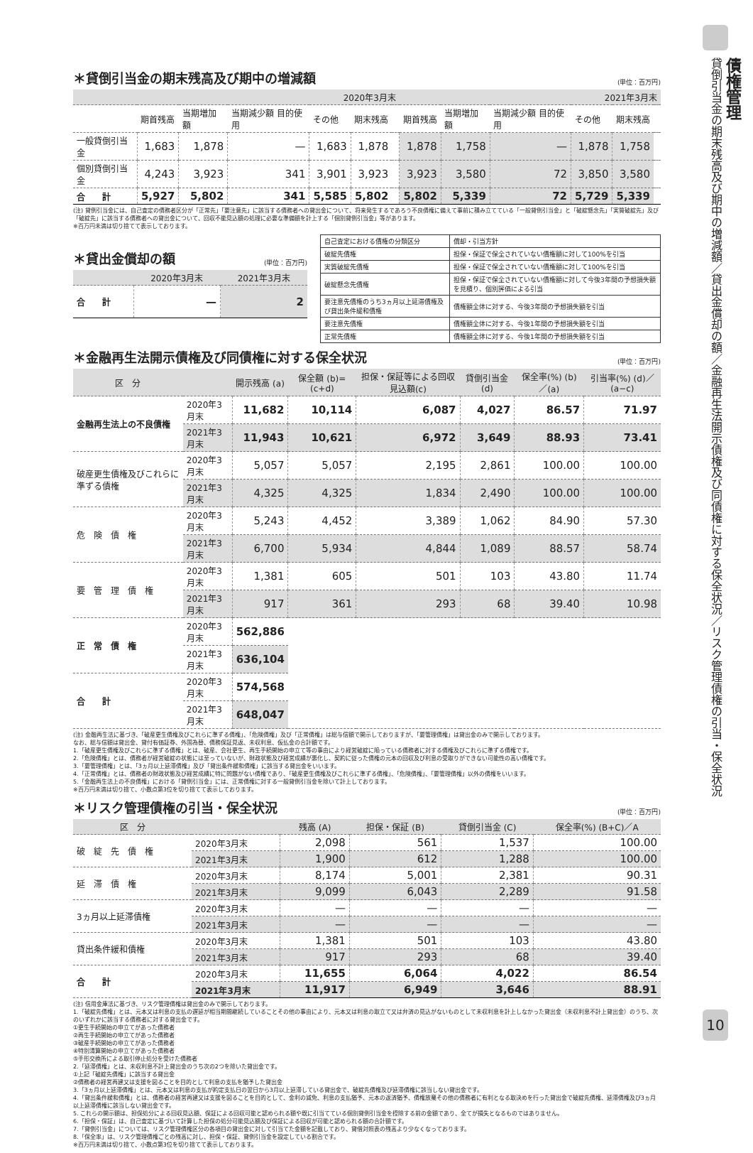＊貸倒引当金の期末残高及び期中の増減額 (単位：百万円)
| | 2020年3月末 | | | | | | 2021年3月末 | | | | | |
| --- | --- | --- | --- | --- | --- | --- | --- | --- | --- | --- | --- | --- |
| | 期首残高 | 当期増加額 | 当期減少額 目的使用 | その他 | 期末残高 | | 期首残高 | 当期増加額 | 当期減少額 目的使用 | その他 | 期末残高 | |
| 一般貸倒引当金 | 1,683 | 1,878 | — | 1,683 | 1,878 | | 1,878 | 1,758 | — | 1,878 | 1,758 | |
| 個別貸倒引当金 | 4,243 | 3,923 | 341 | 3,901 | 3,923 | | 3,923 | 3,580 | 72 | 3,850 | 3,580 | |
| 合 計 | 5,927 | 5,802 | 341 | 5,585 | 5,802 | | 5,802 | 5,339 | 72 | 5,729 | 5,339 | |
(注) 貸倒引当金には、自己査定の債務者区分が「正常先」「要注意先」に該当する債務者への貸出金について、将来発生するであろう不良債権に備えて事前に積み立てている「一般貸倒引当金」と「破綻懸念先」「実質破綻先」及び「破綻先」に該当する債務者への貸出金について、回収不能見込額の処理に必要な準備額を計上する「個別貸倒引当金」等があります。
※百万円未満は切り捨てて表示しております。
＊貸出金償却の額 (単位：百万円)
| | 2020年3月末 | 2021年3月末 |
| --- | --- | --- |
| 合 計 | — | 2 |
| 自己査定における債権の分類区分 | 償却・引当方針 |
| 破綻先債権 | 担保・保証で保全されていない債権額に対して100%を引当 |
| 実質破綻先債権 | 担保・保証で保全されていない債権額に対して100%を引当 |
| 破綻懸念先債権 | 担保・保証で保全されていない債権額に対して今後3年間の予想損失額を見積り、個別評価による引当 |
| 要注意先債権のうち3ヵ月以上延滞債権及び貸出条件緩和債権 | 債権額全体に対する、今後3年間の予想損失額を引当 |
| 要注意先債権 | 債権額全体に対する、今後1年間の予想損失額を引当 |
| 正常先債権 | 債権額全体に対する、今後1年間の予想損失額を引当 |
＊金融再生法開示債権及び同債権に対する保全状況 (単位：百万円)
| 区 分 | | 開示残高 (a) | 保全額 (b)=(c+d) | 担保・保証等による回収見込額(c) | 貸倒引当金(d) | 保全率(%) (b)／(a) | 引当率(%) (d)／(a−c) |
| --- | --- | --- | --- | --- | --- | --- | --- |
| 金融再生法上の不良債権 | 2020年3月末 | 11,682 | 10,114 | 6,087 | 4,027 | 86.57 | 71.97 |
| | 2021年3月末 | 11,943 | 10,621 | 6,972 | 3,649 | 88.93 | 73.41 |
| 破産更生債権及びこれらに準ずる債権 | 2020年3月末 | 5,057 | 5,057 | 2,195 | 2,861 | 100.00 | 100.00 |
| | 2021年3月末 | 4,325 | 4,325 | 1,834 | 2,490 | 100.00 | 100.00 |
| 危 険 債 権 | 2020年3月末 | 5,243 | 4,452 | 3,389 | 1,062 | 84.90 | 57.30 |
| | 2021年3月末 | 6,700 | 5,934 | 4,844 | 1,089 | 88.57 | 58.74 |
| 要 管 理 債 権 | 2020年3月末 | 1,381 | 605 | 501 | 103 | 43.80 | 11.74 |
| | 2021年3月末 | 917 | 361 | 293 | 68 | 39.40 | 10.98 |
| 正 常 債 権 | 2020年3月末 | 562,886 | | | | | |
| | 2021年3月末 | 636,104 | | | | | |
| 合 計 | 2020年3月末 | 574,568 | | | | | |
| | 2021年3月末 | 648,047 | | | | | |
(注) 金融再生法に基づき、「破産更生債権及びこれらに準ずる債権」、「危険債権」及び「正常債権」は総与信額で開示しておりますが、「要管理債権」は貸出金のみで開示しております。
なお、総与信額は貸出金、貸付有価証券、外国為替、債務保証見返、未収利息、仮払金の合計額です。
1.「破産更生債権及びこれらに準ずる債権」とは、破産、会社更生、再生手続開始の申立て等の事由により経営破綻に陥っている債務者に対する債権及びこれらに準ずる債権です。
2.「危険債権」とは、債務者が経営破綻の状態には至っていないが、財政状態及び経営成績が悪化し、契約に従った債権の元本の回収及び利息の受取りができない可能性の高い債権です。
3.「要管理債権」とは、「3ヵ月以上延滞債権」及び「貸出条件緩和債権」に該当する貸出金をいいます。
4.「正常債権」とは、債務者の財政状態及び経営成績に特に問題がない債権であり、「破産更生債権及びこれらに準ずる債権」、「危険債権」、「要管理債権」以外の債権をいいます。
5.「金融再生法上の不良債権」における「貸倒引当金」には、正常債権に対する一般貸倒引当金を除いて計上しております。
※百万円未満は切り捨て、小数点第3位を切り捨てて表示しております。
＊リスク管理債権の引当・保全状況 (単位：百万円)
| 区 分 | | 残高 (A) | 担保・保証 (B) | 貸倒引当金 (C) | 保全率(%) (B+C)／A |
| --- | --- | --- | --- | --- | --- |
| 破 綻 先 債 権 | 2020年3月末 | 2,098 | 561 | 1,537 | 100.00 |
| | 2021年3月末 | 1,900 | 612 | 1,288 | 100.00 |
| 延 滞 債 権 | 2020年3月末 | 8,174 | 5,001 | 2,381 | 90.31 |
| | 2021年3月末 | 9,099 | 6,043 | 2,289 | 91.58 |
| 3ヵ月以上延滞債権 | 2020年3月末 | — | — | — | — |
| | 2021年3月末 | — | — | — | — |
| 貸出条件緩和債権 | 2020年3月末 | 1,381 | 501 | 103 | 43.80 |
| | 2021年3月末 | 917 | 293 | 68 | 39.40 |
| 合 計 | 2020年3月末 | 11,655 | 6,064 | 4,022 | 86.54 |
| | 2021年3月末 | 11,917 | 6,949 | 3,646 | 88.91 |
(注) 信用金庫法に基づき、リスク管理債権は貸出金のみで開示しております。
1.「破綻先債権」とは、元本又は利息の支払の遅延が相当期間継続していることその他の事由により、元本又は利息の取立て又は弁済の見込がないものとして未収利息を計上しなかった貸出金（未収利息不計上貸出金）のうち、次のいずれかに該当する債務者に対する貸出金です。
①更生手続開始の申立てがあった債務者
②再生手続開始の申立てがあった債務者
③破産手続開始の申立てがあった債務者
④特別清算開始の申立てがあった債務者
⑤手形交換所による取引停止処分を受けた債務者
2.「延滞債権」とは、未収利息不計上貸出金のうち次の2つを除いた貸出金です。
①上記「破綻先債権」に該当する貸出金
②債務者の経営再建又は支援を図ることを目的として利息の支払を猶予した貸出金
3.「3ヵ月以上延滞債権」とは、元本又は利息の支払が約定支払日の翌日から3月以上延滞している貸出金で、破綻先債権及び延滞債権に該当しない貸出金です。
4.「貸出条件緩和債権」とは、債務者の経営再建又は支援を図ることを目的として、金利の減免、利息の支払猶予、元本の返済猶予、債権放棄その他の債務者に有利となる取決めを行った貸出金で破綻先債権、延滞債権及び3ヵ月以上延滞債権に該当しない貸出金です。
5. これらの開示額は、担保処分による回収見込額、保証による回収可能と認められる額や既に引当てている個別貸倒引当金を控除する前の金額であり、全てが損失となるものではありません。
6.「担保・保証」は、自己査定に基づいて計算した担保の処分可能見込額及び保証による回収が可能と認められる額の合計額です。
7.「貸倒引当金」については、リスク管理債権区分の各項目の貸出金に対して引当てた金額を記載しており、貸借対照表の残高より少なくなっております。
8.「保全率」は、リスク管理債権ごとの残高に対し、担保・保証、貸倒引当金を設定している割合です。
※百万円未満は切り捨て、小数点第3位を切り捨てて表示しております。
債権管理
貸倒引当金の期末残高及び期中の増減額／貸出金償却の額／金融再生法開示債権及び同債権に対する保全状況／リスク管理債権の引当・保全状況
10